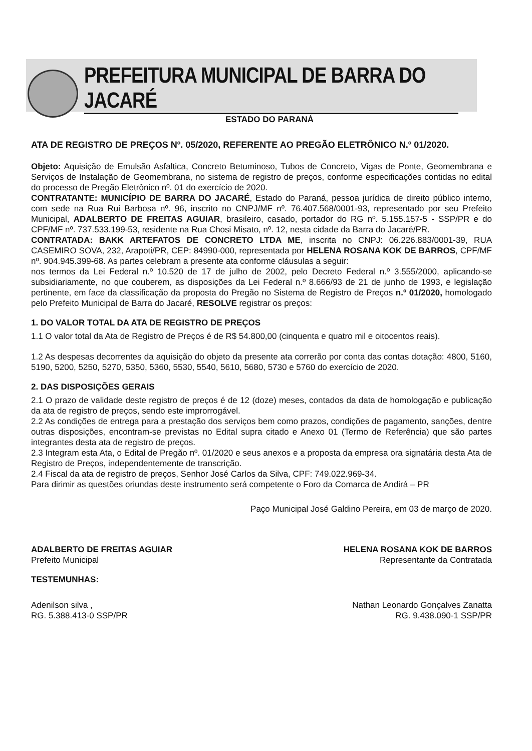PREFEITURA MUNICIPAL DE BARRA DO JACARÉ
ESTADO DO PARANÁ
ATA DE REGISTRO DE PREÇOS Nº. 05/2020, REFERENTE AO PREGÃO ELETRÔNICO N.º 01/2020.
Objeto: Aquisição de Emulsão Asfaltica, Concreto Betuminoso, Tubos de Concreto, Vigas de Ponte, Geomembrana e Serviços de Instalação de Geomembrana, no sistema de registro de preços, conforme especificações contidas no edital do processo de Pregão Eletrônico nº. 01 do exercício de 2020.
CONTRATANTE: MUNICÍPIO DE BARRA DO JACARÉ, Estado do Paraná, pessoa jurídica de direito público interno, com sede na Rua Rui Barbosa nº. 96, inscrito no CNPJ/MF nº. 76.407.568/0001-93, representado por seu Prefeito Municipal, ADALBERTO DE FREITAS AGUIAR, brasileiro, casado, portador do RG nº. 5.155.157-5 - SSP/PR e do CPF/MF nº. 737.533.199-53, residente na Rua Chosi Misato, nº. 12, nesta cidade da Barra do Jacaré/PR.
CONTRATADA: BAKK ARTEFATOS DE CONCRETO LTDA ME, inscrita no CNPJ: 06.226.883/0001-39, RUA CASEMIRO SOVA, 232, Arapoti/PR, CEP: 84990-000, representada por HELENA ROSANA KOK DE BARROS, CPF/MF nº. 904.945.399-68. As partes celebram a presente ata conforme cláusulas a seguir:
nos termos da Lei Federal n.º 10.520 de 17 de julho de 2002, pelo Decreto Federal n.º 3.555/2000, aplicando-se subsidiariamente, no que couberem, as disposições da Lei Federal n.º 8.666/93 de 21 de junho de 1993, e legislação pertinente, em face da classificação da proposta do Pregão no Sistema de Registro de Preços n.º 01/2020, homologado pelo Prefeito Municipal de Barra do Jacaré, RESOLVE registrar os preços:
1. DO VALOR TOTAL DA ATA DE REGISTRO DE PREÇOS
1.1 O valor total da Ata de Registro de Preços é de R$ 54.800,00 (cinquenta e quatro mil e oitocentos reais).
1.2 As despesas decorrentes da aquisição do objeto da presente ata correrão por conta das contas dotação: 4800, 5160, 5190, 5200, 5250, 5270, 5350, 5360, 5530, 5540, 5610, 5680, 5730 e 5760 do exercício de 2020.
2. DAS DISPOSIÇÕES GERAIS
2.1 O prazo de validade deste registro de preços é de 12 (doze) meses, contados da data de homologação e publicação da ata de registro de preços, sendo este improrrogável.
2.2 As condições de entrega para a prestação dos serviços bem como prazos, condições de pagamento, sanções, dentre outras disposições, encontram-se previstas no Edital supra citado e Anexo 01 (Termo de Referência) que são partes integrantes desta ata de registro de preços.
2.3 Integram esta Ata, o Edital de Pregão nº. 01/2020 e seus anexos e a proposta da empresa ora signatária desta Ata de Registro de Preços, independentemente de transcrição.
2.4 Fiscal da ata de registro de preços, Senhor José Carlos da Silva, CPF: 749.022.969-34.
Para dirimir as questões oriundas deste instrumento será competente o Foro da Comarca de Andirá – PR
Paço Municipal José Galdino Pereira, em 03 de março de 2020.
ADALBERTO DE FREITAS AGUIAR
Prefeito Municipal
HELENA ROSANA KOK DE BARROS
Representante da Contratada
TESTEMUNHAS:
Adenilson silva ,
RG. 5.388.413-0 SSP/PR
Nathan Leonardo Gonçalves Zanatta
RG. 9.438.090-1 SSP/PR